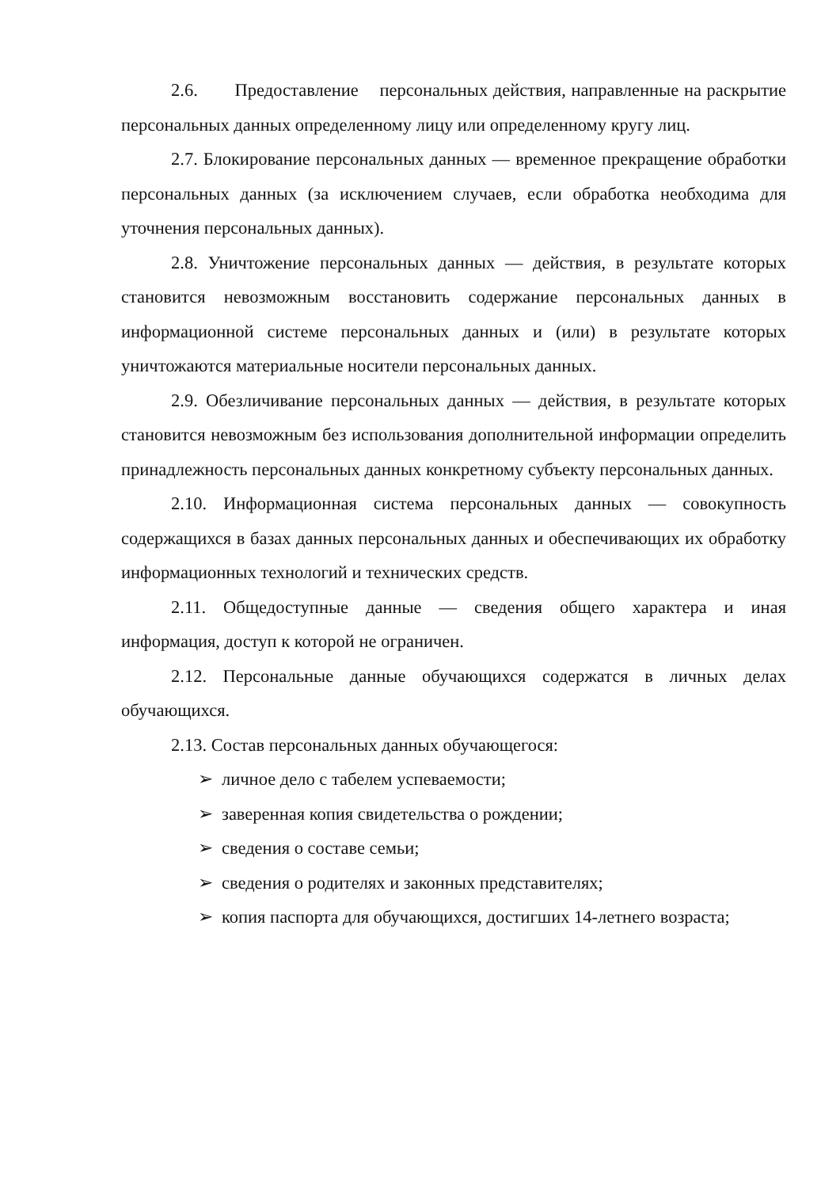2.6. Предоставление персональных действия, направленные на раскрытие персональных данных определенному лицу или определенному кругу лиц.
2.7. Блокирование персональных данных — временное прекращение обработки персональных данных (за исключением случаев, если обработка необходима для уточнения персональных данных).
2.8. Уничтожение персональных данных — действия, в результате которых становится невозможным восстановить содержание персональных данных в информационной системе персональных данных и (или) в результате которых уничтожаются материальные носители персональных данных.
2.9. Обезличивание персональных данных — действия, в результате которых становится невозможным без использования дополнительной информации определить принадлежность персональных данных конкретному субъекту персональных данных.
2.10. Информационная система персональных данных — совокупность содержащихся в базах данных персональных данных и обеспечивающих их обработку информационных технологий и технических средств.
2.11. Общедоступные данные — сведения общего характера и иная информация, доступ к которой не ограничен.
2.12. Персональные данные обучающихся содержатся в личных делах обучающихся.
2.13. Состав персональных данных обучающегося:
➢ личное дело с табелем успеваемости;
➢ заверенная копия свидетельства о рождении;
➢ сведения о составе семьи;
➢ сведения о родителях и законных представителях;
➢ копия паспорта для обучающихся, достигших 14-летнего возраста;